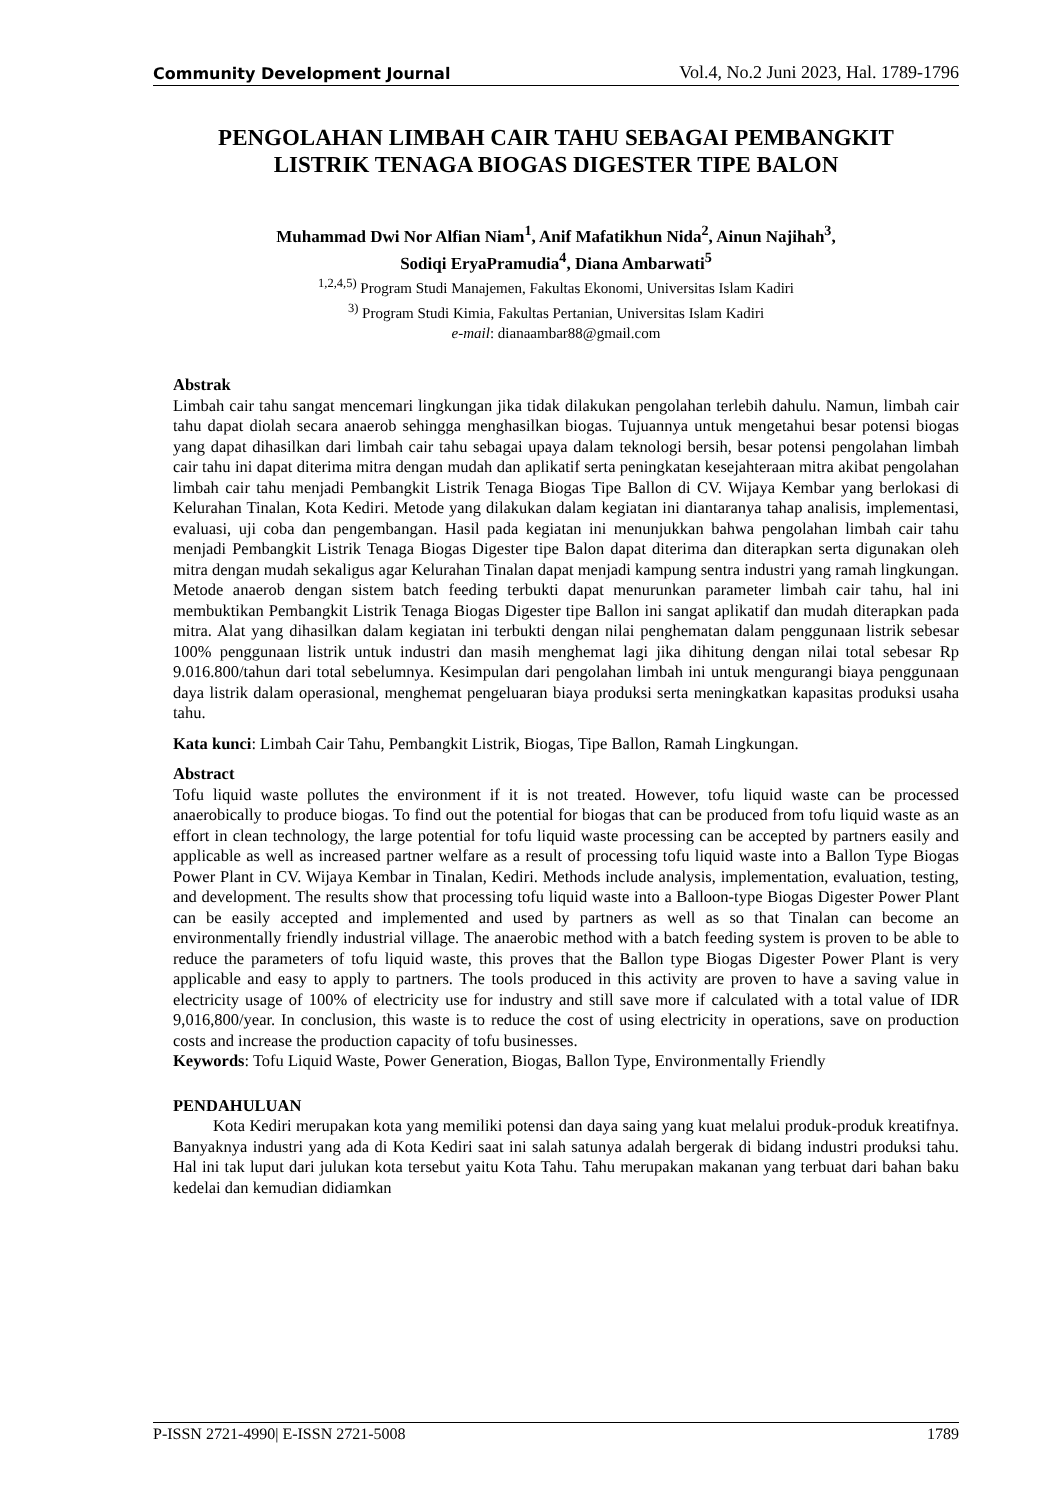Community Development Journal Vol.4, No.2 Juni 2023, Hal. 1789-1796
PENGOLAHAN LIMBAH CAIR TAHU SEBAGAI PEMBANGKIT
LISTRIK TENAGA BIOGAS DIGESTER TIPE BALON
Muhammad Dwi Nor Alfian Niam<sup>1</sup>, Anif Mafatikhun Nida<sup>2</sup>, Ainun Najihah<sup>3</sup>,
Sodiqi EryaPramudia<sup>4</sup>, Diana Ambarwati<sup>5</sup>
<sup>1,2,4,5)</sup> Program Studi Manajemen, Fakultas Ekonomi, Universitas Islam Kadiri
<sup>3)</sup> Program Studi Kimia, Fakultas Pertanian, Universitas Islam Kadiri
e-mail: dianaambar88@gmail.com
Abstrak
Limbah cair tahu sangat mencemari lingkungan jika tidak dilakukan pengolahan terlebih dahulu. Namun, limbah cair tahu dapat diolah secara anaerob sehingga menghasilkan biogas. Tujuannya untuk mengetahui besar potensi biogas yang dapat dihasilkan dari limbah cair tahu sebagai upaya dalam teknologi bersih, besar potensi pengolahan limbah cair tahu ini dapat diterima mitra dengan mudah dan aplikatif serta peningkatan kesejahteraan mitra akibat pengolahan limbah cair tahu menjadi Pembangkit Listrik Tenaga Biogas Tipe Ballon di CV. Wijaya Kembar yang berlokasi di Kelurahan Tinalan, Kota Kediri. Metode yang dilakukan dalam kegiatan ini diantaranya tahap analisis, implementasi, evaluasi, uji coba dan pengembangan. Hasil pada kegiatan ini menunjukkan bahwa pengolahan limbah cair tahu menjadi Pembangkit Listrik Tenaga Biogas Digester tipe Balon dapat diterima dan diterapkan serta digunakan oleh mitra dengan mudah sekaligus agar Kelurahan Tinalan dapat menjadi kampung sentra industri yang ramah lingkungan. Metode anaerob dengan sistem batch feeding terbukti dapat menurunkan parameter limbah cair tahu, hal ini membuktikan Pembangkit Listrik Tenaga Biogas Digester tipe Ballon ini sangat aplikatif dan mudah diterapkan pada mitra. Alat yang dihasilkan dalam kegiatan ini terbukti dengan nilai penghematan dalam penggunaan listrik sebesar 100% penggunaan listrik untuk industri dan masih menghemat lagi jika dihitung dengan nilai total sebesar Rp 9.016.800/tahun dari total sebelumnya. Kesimpulan dari pengolahan limbah ini untuk mengurangi biaya penggunaan daya listrik dalam operasional, menghemat pengeluaran biaya produksi serta meningkatkan kapasitas produksi usaha tahu.
Kata kunci: Limbah Cair Tahu, Pembangkit Listrik, Biogas, Tipe Ballon, Ramah Lingkungan.
Abstract
Tofu liquid waste pollutes the environment if it is not treated. However, tofu liquid waste can be processed anaerobically to produce biogas. To find out the potential for biogas that can be produced from tofu liquid waste as an effort in clean technology, the large potential for tofu liquid waste processing can be accepted by partners easily and applicable as well as increased partner welfare as a result of processing tofu liquid waste into a Ballon Type Biogas Power Plant in CV. Wijaya Kembar in Tinalan, Kediri. Methods include analysis, implementation, evaluation, testing, and development. The results show that processing tofu liquid waste into a Balloon-type Biogas Digester Power Plant can be easily accepted and implemented and used by partners as well as so that Tinalan can become an environmentally friendly industrial village. The anaerobic method with a batch feeding system is proven to be able to reduce the parameters of tofu liquid waste, this proves that the Ballon type Biogas Digester Power Plant is very applicable and easy to apply to partners. The tools produced in this activity are proven to have a saving value in electricity usage of 100% of electricity use for industry and still save more if calculated with a total value of IDR 9,016,800/year. In conclusion, this waste is to reduce the cost of using electricity in operations, save on production costs and increase the production capacity of tofu businesses.
Keywords: Tofu Liquid Waste, Power Generation, Biogas, Ballon Type, Environmentally Friendly
PENDAHULUAN
Kota Kediri merupakan kota yang memiliki potensi dan daya saing yang kuat melalui produk-produk kreatifnya. Banyaknya industri yang ada di Kota Kediri saat ini salah satunya adalah bergerak di bidang industri produksi tahu. Hal ini tak luput dari julukan kota tersebut yaitu Kota Tahu. Tahu merupakan makanan yang terbuat dari bahan baku kedelai dan kemudian didiamkan
P-ISSN 2721-4990| E-ISSN 2721-5008 1789